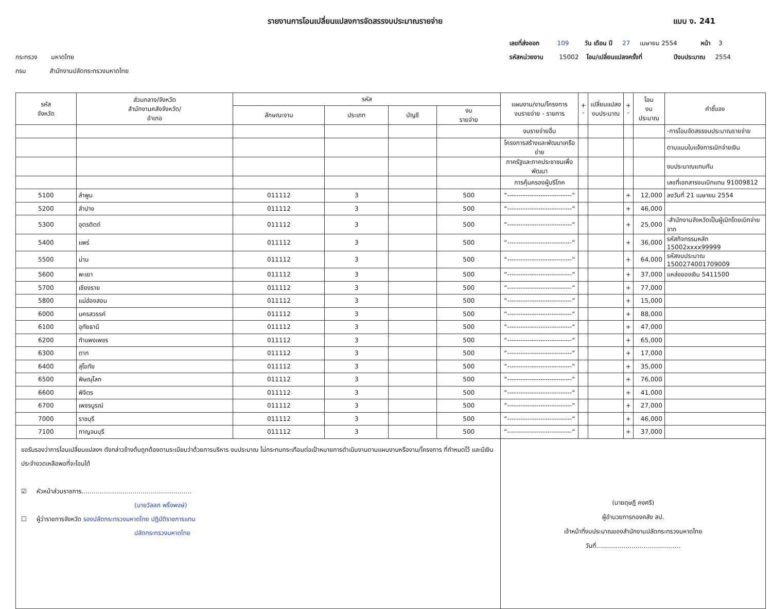รายงานการโอนเปลี่ยนแปลงการจัดสรรงบประมาณรายจ่าย แบบ ง. 241
กระทรวง มหาดไทย
กรม สำนักงานปลัดกระทรวงมหาดไทย
เลขที่ส่งออก 109 วัน เดือน ปี 27 เมษายน 2554 หน้า 3
รหัสหน่วยงาน 15002 โอน/เปลี่ยนแปลงครั้งที่ ปีงบประมาณ 2554
| รหัส จังหวัด | ส่วนกลาง/จังหวัด สำนักงานคลังจังหวัด/ อำเภอ | รหัส | | | | แผนงาน/งาน/โครงการ งบรายจ่าย - รายการ | + - | เปลี่ยนแปลง งบประมาณ | + - | โอน งบประมาณ | คำชี้แจง |
| --- | --- | --- | --- | --- | --- | --- | --- | --- | --- | --- | --- |
| | | ลักษณะงาน | ประเภท | บัญชี | งบ รายจ่าย | | | | | | |
| | | | | | | งบรายจ่ายอื่น | | | | | -การโอนจัดสรรงบประมาณรายจ่าย |
| | | | | | | โครงการสร้างและพัฒนาเครือข่าย | | | | | ตามแบบใบแจ้งการเบิกจ่ายเงิน |
| | | | | | | ภาครัฐและภาคประชาชนเพื่อพัฒนา | | | | | งบประมาณแทนกัน |
| | | | | | | การคุ้มครองผู้บริโภค | | | | | เลขที่เอกสารงบเบิกแทน 91009812 |
| 5100 | ลำพูน | 011112 | 3 | | 500 | “-----------------------------“ | | | + | 12,000 | ลงวันที่ 21 เมษายน 2554 |
| 5200 | ลำปาง | 011112 | 3 | | 500 | “-----------------------------“ | | | + | 46,000 | |
| 5300 | อุตรดิตถ์ | 011112 | 3 | | 500 | “-----------------------------“ | | | + | 25,000 | -สำนักงานจังหวัดเป็นผู้เบิกโดยเบิกจ่ายจาก |
| 5400 | แพร่ | 011112 | 3 | | 500 | “-----------------------------“ | | | + | 36,000 | รหัสกิจกรรมหลัก 15002xxxx99999 |
| 5500 | น่าน | 011112 | 3 | | 500 | “-----------------------------“ | | | + | 64,000 | รหัสงบประมาณ 1500274001709009 |
| 5600 | พะเยา | 011112 | 3 | | 500 | “-----------------------------“ | | | + | 37,000 | แหล่งของเงิน 5411500 |
| 5700 | เชียงราย | 011112 | 3 | | 500 | “-----------------------------“ | | | + | 77,000 | |
| 5800 | แม่ฮ่องสอน | 011112 | 3 | | 500 | “-----------------------------“ | | | + | 15,000 | |
| 6000 | นครสวรรค์ | 011112 | 3 | | 500 | “-----------------------------“ | | | + | 88,000 | |
| 6100 | อุทัยธานี | 011112 | 3 | | 500 | “-----------------------------“ | | | + | 47,000 | |
| 6200 | กำแพงเพชร | 011112 | 3 | | 500 | “-----------------------------“ | | | + | 65,000 | |
| 6300 | ตาก | 011112 | 3 | | 500 | “-----------------------------“ | | | + | 17,000 | |
| 6400 | สุโขทัย | 011112 | 3 | | 500 | “-----------------------------“ | | | + | 35,000 | |
| 6500 | พิษณุโลก | 011112 | 3 | | 500 | “-----------------------------“ | | | + | 76,000 | |
| 6600 | พิจิตร | 011112 | 3 | | 500 | “-----------------------------“ | | | + | 41,000 | |
| 6700 | เพชรบูรณ์ | 011112 | 3 | | 500 | “-----------------------------“ | | | + | 27,000 | |
| 7000 | ราชบุรี | 011112 | 3 | | 500 | “-----------------------------“ | | | + | 46,000 | |
| 7100 | กาญจนบุรี | 011112 | 3 | | 500 | “-----------------------------“ | | | + | 37,000 | |
| ขอรับรองว่าการโอนเปลี่ยนแปลงฯ ดังกล่าวข้างต้นถูกต้องตามระเบียบว่าด้วยการบริหาร งบประมาณ ไม่กระทบกระเทือนต่อเป้าหมายการดำเนินงานตามแผนงานหรืองาน/โครงการ ที่กำหนดไว้ และมีเงินประจำงวดเหลือพอที่จะโอนได้ ☑ หัวหน้าส่วนราชการ........................................................ (นายวัลลภ พริ้งพงษ์) ☐ ผู้ว่าราชการจังหวัด รองปลัดกระทรวงมหาดไทย ปฏิบัติราชการแทน ปลัดกระทรวงมหาดไทย | | | | | | (นายดุษฎี คงศรี) ผู้อำนวยการกองคลัง สป. เจ้าหน้าที่งบประมาณของสำนักงานปลัดกระทรวงมหาดไทย วันที่........................................... | | | | | |